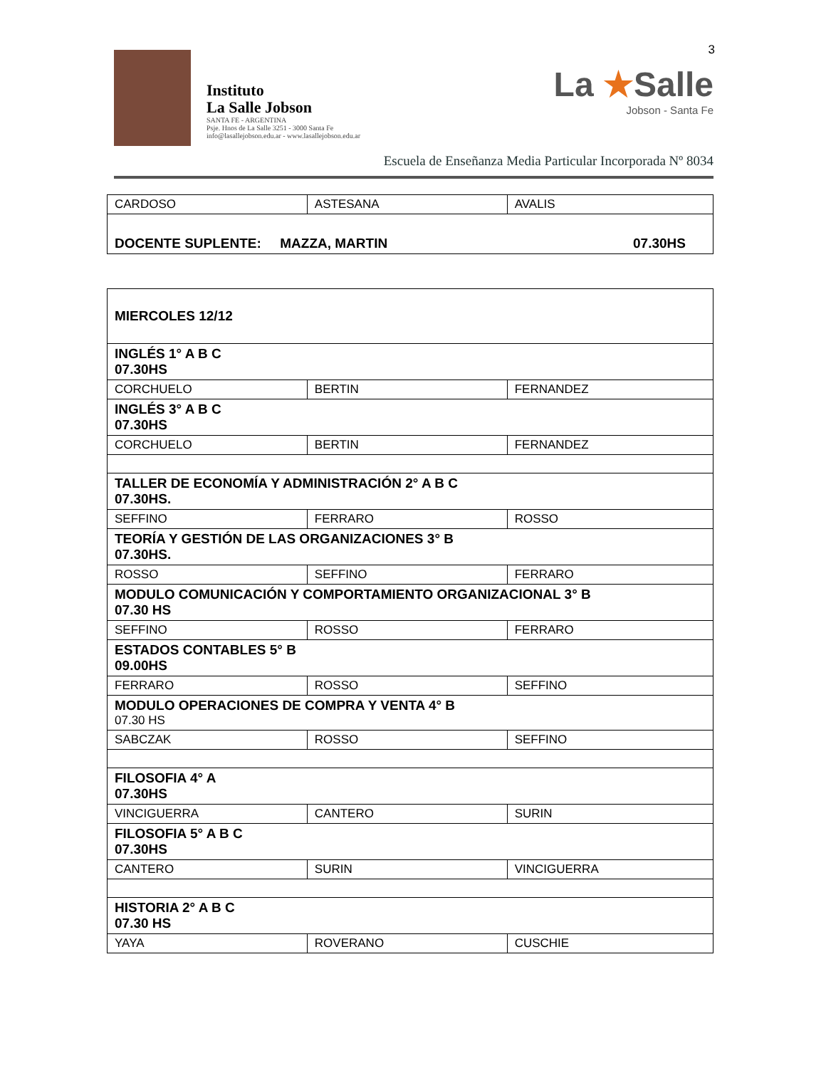3
Instituto
La Salle Jobson
SANTA FE - ARGENTINA
Psje. Hnos de La Salle 3251 - 3000 Santa Fe
info@lasallejobson.edu.ar - www.lasallejobson.edu.ar
La ★Salle
Jobson - Santa Fe
Escuela de Enseñanza Media Particular Incorporada Nº 8034
| CARDOSO | ASTESANA | AVALIS |
| DOCENTE SUPLENTE: MAZZA, MARTIN 07.30HS | | |
| MIERCOLES 12/12 | | |
| INGLÉS 1° A B C 07.30HS | | |
| CORCHUELO | BERTIN | FERNANDEZ |
| INGLÉS 3° A B C 07.30HS | | |
| CORCHUELO | BERTIN | FERNANDEZ |
| TALLER DE ECONOMÍA Y ADMINISTRACIÓN 2° A B C 07.30HS. | | |
| SEFFINO | FERRARO | ROSSO |
| TEORÍA Y GESTIÓN DE LAS ORGANIZACIONES 3° B 07.30HS. | | |
| ROSSO | SEFFINO | FERRARO |
| MODULO COMUNICACIÓN Y COMPORTAMIENTO ORGANIZACIONAL 3° B 07.30 HS | | |
| SEFFINO | ROSSO | FERRARO |
| ESTADOS CONTABLES 5° B 09.00HS | | |
| FERRARO | ROSSO | SEFFINO |
| MODULO OPERACIONES DE COMPRA Y VENTA 4° B 07.30 HS | | |
| SABCZAK | ROSSO | SEFFINO |
| FILOSOFIA 4° A 07.30HS | | |
| VINCIGUERRA | CANTERO | SURIN |
| FILOSOFIA 5° A B C 07.30HS | | |
| CANTERO | SURIN | VINCIGUERRA |
| HISTORIA 2° A B C 07.30 HS | | |
| YAYA | ROVERANO | CUSCHIE |